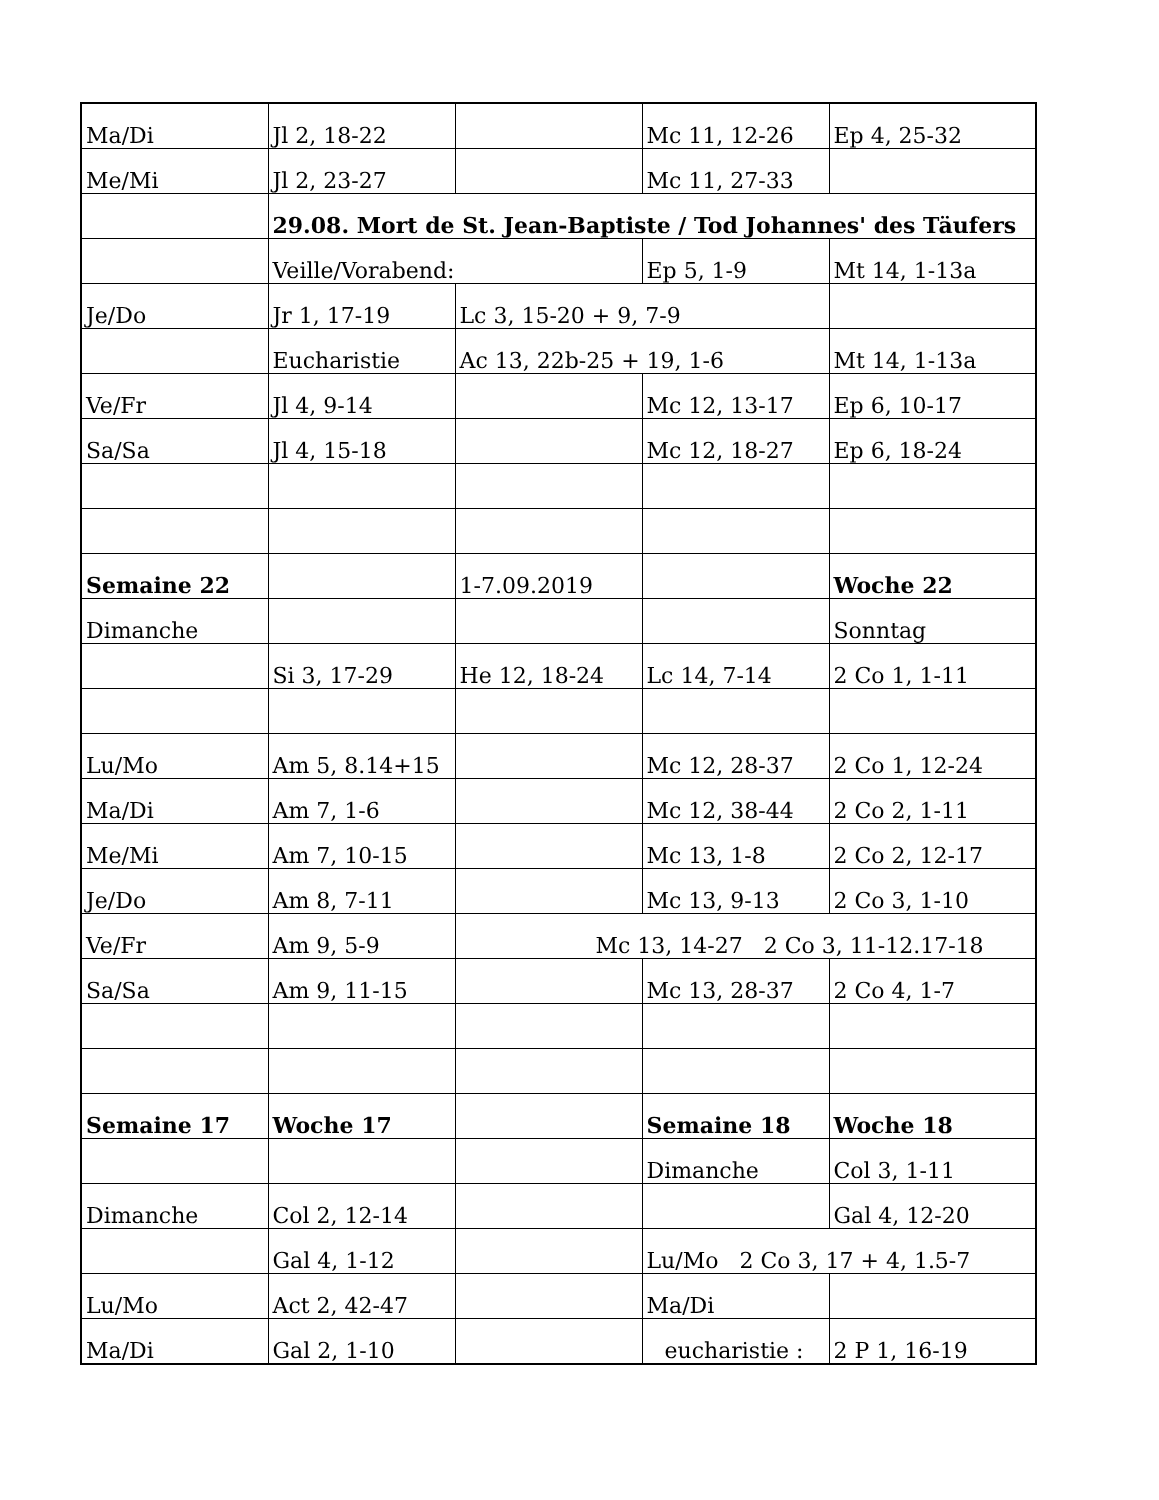| Ma/Di | Jl 2, 18-22 | | Mc 11, 12-26 | Ep 4, 25-32 |
| Me/Mi | Jl 2, 23-27 | | Mc 11, 27-33 | |
| | 29.08. Mort de St. Jean-Baptiste / Tod Johannes' des Täufers | | | |
| | Veille/Vorabend: | | Ep 5, 1-9 | Mt 14, 1-13a |
| Je/Do | Jr 1, 17-19 | Lc 3, 15-20 + 9, 7-9 | | |
| | Eucharistie | Ac 13, 22b-25 + 19, 1-6 | | Mt 14, 1-13a |
| Ve/Fr | Jl 4, 9-14 | | Mc 12, 13-17 | Ep 6, 10-17 |
| Sa/Sa | Jl 4, 15-18 | | Mc 12, 18-27 | Ep 6, 18-24 |
| Semaine 22 | | 1-7.09.2019 | | Woche 22 |
| Dimanche | | | | Sonntag |
| | Si 3, 17-29 | He 12, 18-24 | Lc 14, 7-14 | 2 Co 1, 1-11 |
| Lu/Mo | Am 5, 8.14+15 | | Mc 12, 28-37 | 2 Co 1, 12-24 |
| Ma/Di | Am 7, 1-6 | | Mc 12, 38-44 | 2 Co 2, 1-11 |
| Me/Mi | Am 7, 10-15 | | Mc 13, 1-8 | 2 Co 2, 12-17 |
| Je/Do | Am 8, 7-11 | | Mc 13, 9-13 | 2 Co 3, 1-10 |
| Ve/Fr | Am 9, 5-9 | Mc 13, 14-27 2 Co 3, 11-12.17-18 | | |
| Sa/Sa | Am 9, 11-15 | | Mc 13, 28-37 | 2 Co 4, 1-7 |
| Semaine 17 | Woche 17 | | Semaine 18 | Woche 18 |
| | | | Dimanche | Col 3, 1-11 |
| Dimanche | Col 2, 12-14 | | | Gal 4, 12-20 |
| | Gal 4, 1-12 | | Lu/Mo 2 Co 3, 17 + 4, 1.5-7 | |
| Lu/Mo | Act 2, 42-47 | | Ma/Di | |
| Ma/Di | Gal 2, 1-10 | | eucharistie : | 2 P 1, 16-19 |